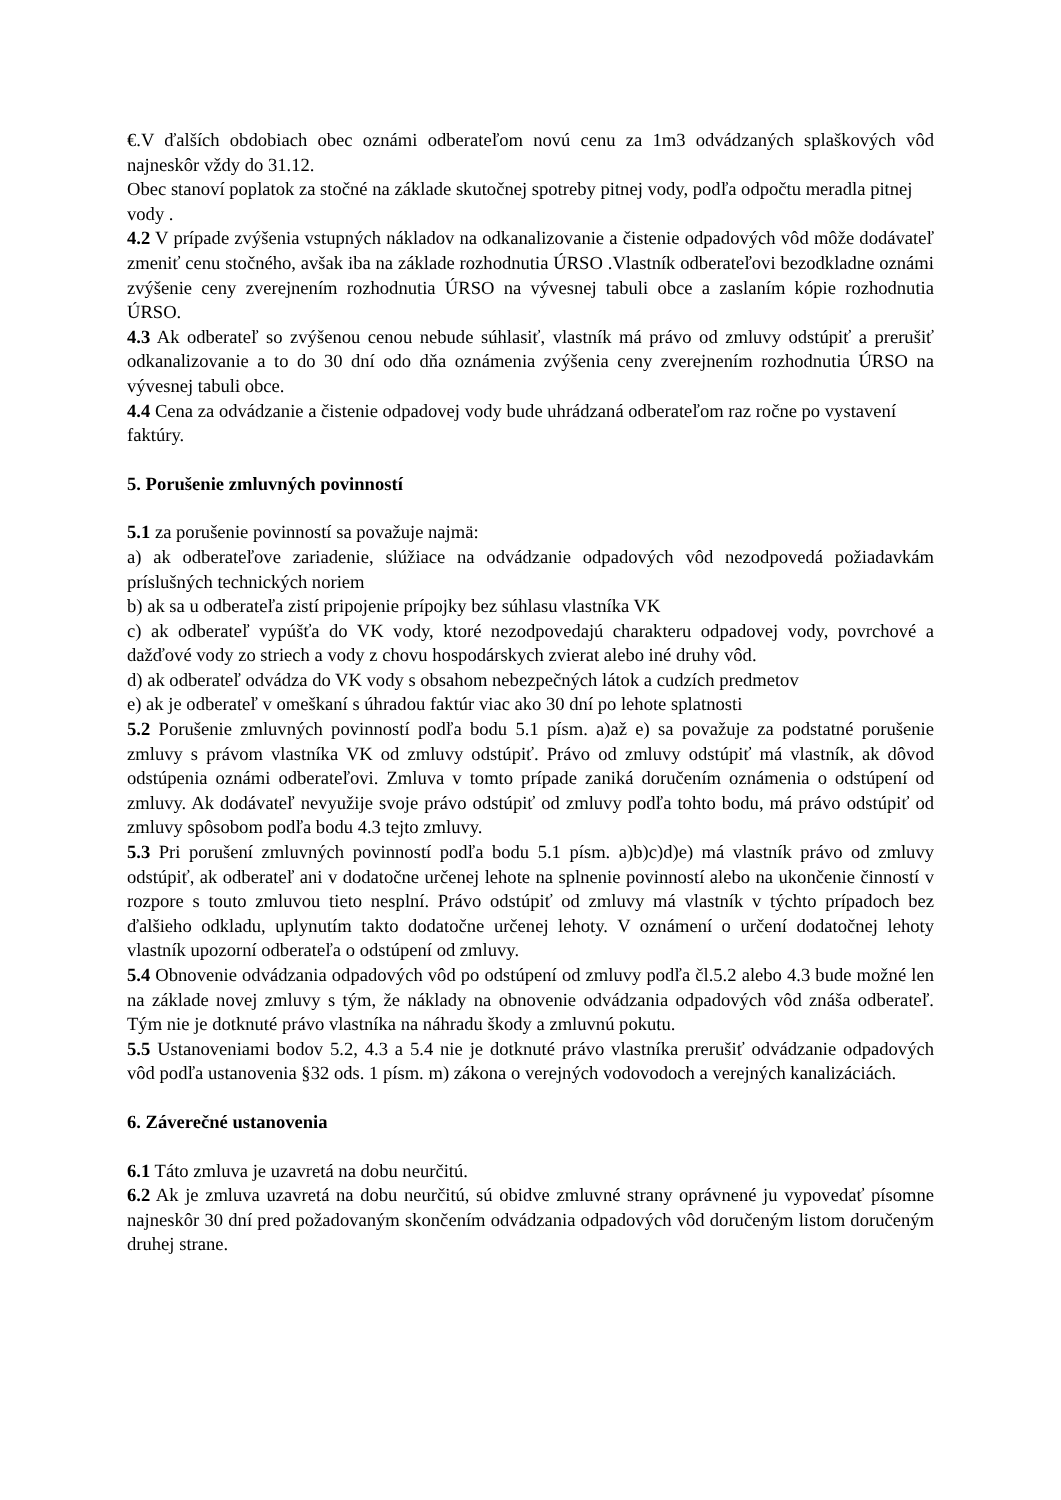€.V ďalších obdobiach obec oznámi odberateľom novú cenu za 1m3 odvádzaných splaškových vôd najneskôr vždy do 31.12.
Obec stanoví poplatok za stočné na základe skutočnej spotreby pitnej vody, podľa odpočtu meradla pitnej vody .
4.2 V prípade zvýšenia vstupných nákladov na odkanalizovanie a čistenie odpadových vôd môže dodávateľ zmeniť cenu stočného, avšak iba na základe rozhodnutia ÚRSO .Vlastník odberateľovi bezodkladne oznámi zvýšenie ceny zverejnením rozhodnutia ÚRSO na vývesnej tabuli obce a zaslaním kópie rozhodnutia ÚRSO.
4.3 Ak odberateľ so zvýšenou cenou nebude súhlasiť, vlastník má právo od zmluvy odstúpiť a prerušiť odkanalizovanie a to do 30 dní odo dňa oznámenia zvýšenia ceny zverejnením rozhodnutia ÚRSO na vývesnej tabuli obce.
4.4 Cena za odvádzanie a čistenie odpadovej vody bude uhrádzaná odberateľom raz ročne po vystavení faktúry.
5. Porušenie zmluvných povinností
5.1 za porušenie povinností sa považuje najmä:
a) ak odberateľove zariadenie, slúžiace na odvádzanie odpadových vôd nezodpovedá požiadavkám príslušných technických noriem
b) ak sa u odberateľa zistí pripojenie prípojky bez súhlasu vlastníka VK
c) ak odberateľ vypúšťa do VK vody, ktoré nezodpovedajú charakteru odpadovej vody, povrchové a dažďové vody zo striech a vody z chovu hospodárskych zvierat alebo iné druhy vôd.
d) ak odberateľ odvádza do VK vody s obsahom nebezpečných látok a cudzích predmetov
e) ak je odberateľ v omeškaní s úhradou faktúr viac ako 30 dní po lehote splatnosti
5.2 Porušenie zmluvných povinností podľa bodu 5.1 písm. a)až e) sa považuje za podstatné porušenie zmluvy s právom vlastníka VK od zmluvy odstúpiť. Právo od zmluvy odstúpiť má vlastník, ak dôvod odstúpenia oznámi odberateľovi. Zmluva v tomto prípade zaniká doručením oznámenia o odstúpení od zmluvy. Ak dodávateľ nevyužije svoje právo odstúpiť od zmluvy podľa tohto bodu, má právo odstúpiť od zmluvy spôsobom podľa bodu 4.3 tejto zmluvy.
5.3 Pri porušení zmluvných povinností podľa bodu 5.1 písm. a)b)c)d)e) má vlastník právo od zmluvy odstúpiť, ak odberateľ ani v dodatočne určenej lehote na splnenie povinností alebo na ukončenie činností v rozpore s touto zmluvou tieto nesplní. Právo odstúpiť od zmluvy má vlastník v týchto prípadoch bez ďalšieho odkladu, uplynutím takto dodatočne určenej lehoty. V oznámení o určení dodatočnej lehoty vlastník upozorní odberateľa o odstúpení od zmluvy.
5.4 Obnovenie odvádzania odpadových vôd po odstúpení od zmluvy podľa čl.5.2 alebo 4.3 bude možné len na základe novej zmluvy s tým, že náklady na obnovenie odvádzania odpadových vôd znáša odberateľ. Tým nie je dotknuté právo vlastníka na náhradu škody a zmluvnú pokutu.
5.5 Ustanoveniami bodov 5.2, 4.3 a 5.4 nie je dotknuté právo vlastníka prerušiť odvádzanie odpadových vôd podľa ustanovenia §32 ods. 1 písm. m) zákona o verejných vodovodoch a verejných kanalizáciách.
6. Záverečné ustanovenia
6.1 Táto zmluva je uzavretá na dobu neurčitú.
6.2 Ak je zmluva uzavretá na dobu neurčitú, sú obidve zmluvné strany oprávnené ju vypovedať písomne najneskôr 30 dní pred požadovaným skončením odvádzania odpadových vôd doručeným listom doručeným druhej strane.